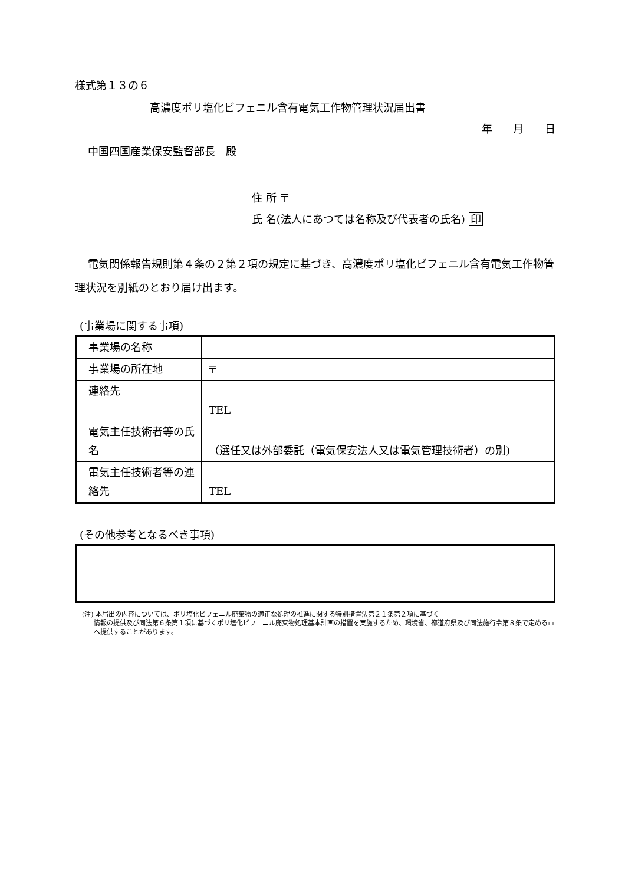様式第１３の６
高濃度ポリ塩化ビフェニル含有電気工作物管理状況届出書
年 月 日
中国四国産業保安監督部長　殿
住 所 〒
氏 名(法人にあつては名称及び代表者の氏名) 印
電気関係報告規則第４条の２第２項の規定に基づき、高濃度ポリ塩化ビフェニル含有電気工作物管理状況を別紙のとおり届け出ます。
(事業場に関する事項)
| 事業場の名称 | |
| 事業場の所在地 | 〒 |
| 連絡先 | TEL |
| 電気主任技術者等の氏名 | （選任又は外部委託（電気保安法人又は電気管理技術者）の別) |
| 電気主任技術者等の連絡先 | TEL |
(その他参考となるべき事項)
(注) 本届出の内容については、ポリ塩化ビフェニル廃棄物の適正な処理の推進に関する特別措置法第２１条第２項に基づく
情報の提供及び同法第６条第１項に基づくポリ塩化ビフェニル廃棄物処理基本計画の措置を実施するため、環境省、都道府県及び同法施行令第８条で定める市へ提供することがあります。